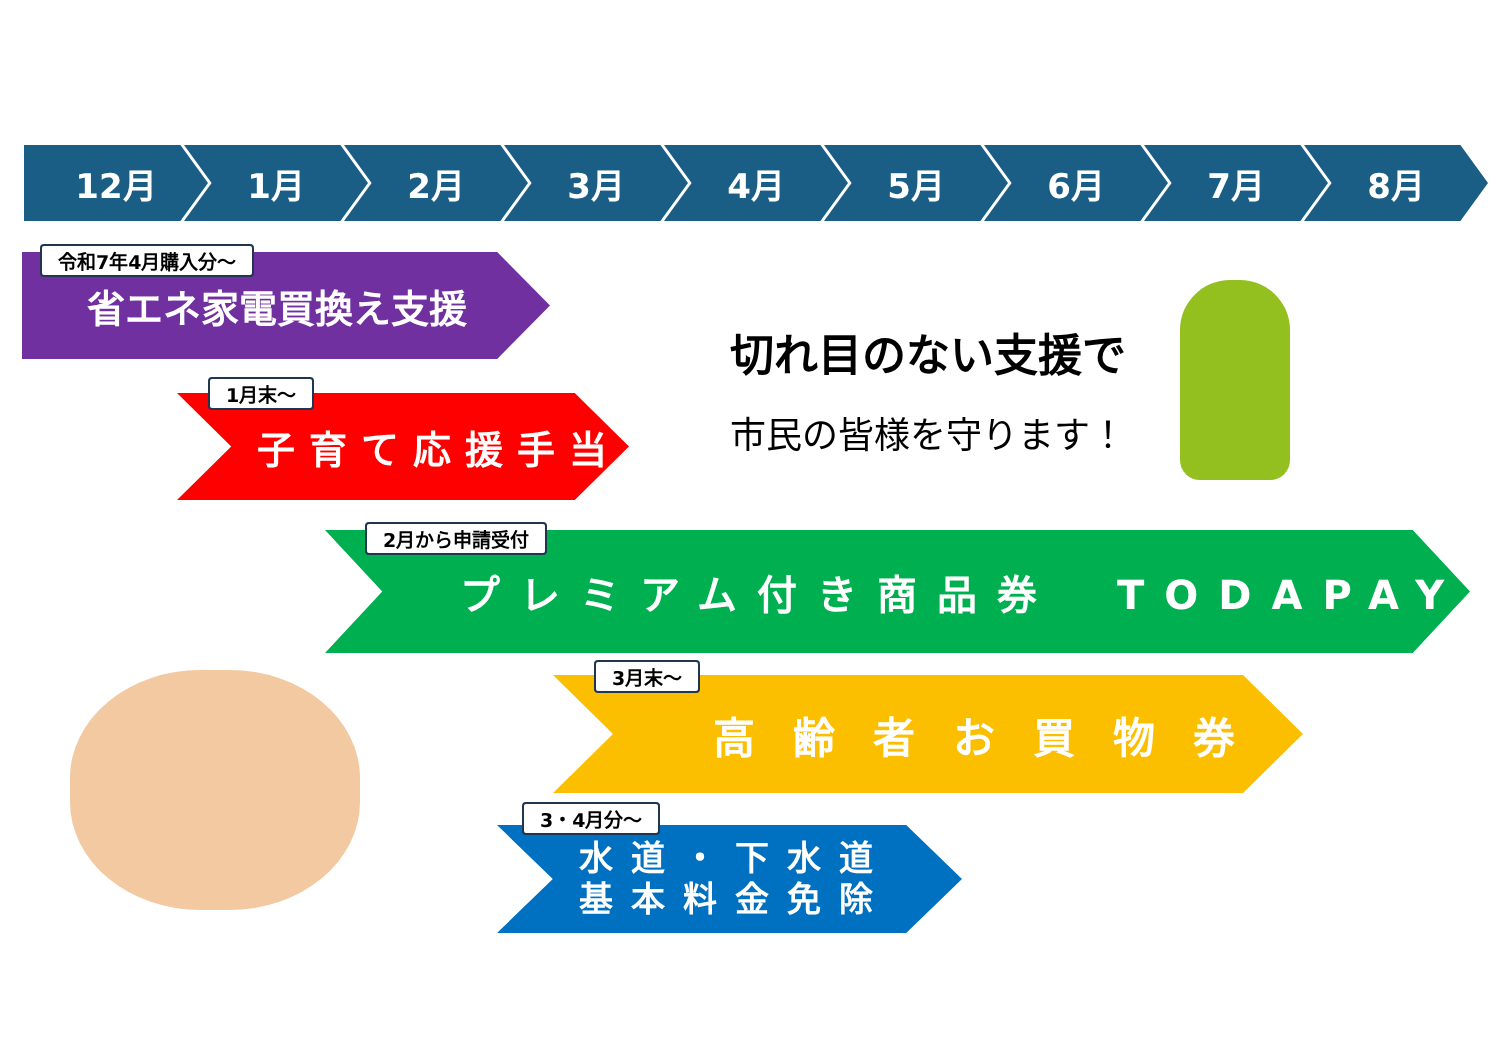12月 1月 2月 3月 4月 5月 6月 7月 8月
省エネ家電買換え支援 令和7年4月購入分～
子育て応援手当
1月末～
切れ目のない支援で
市民の皆様を守ります！
プレミアム付き商品券　TODAPAY 2月から申請受付
高齢者お買物券
3月末～
水道・下水道
基本料金免除
3・4月分～